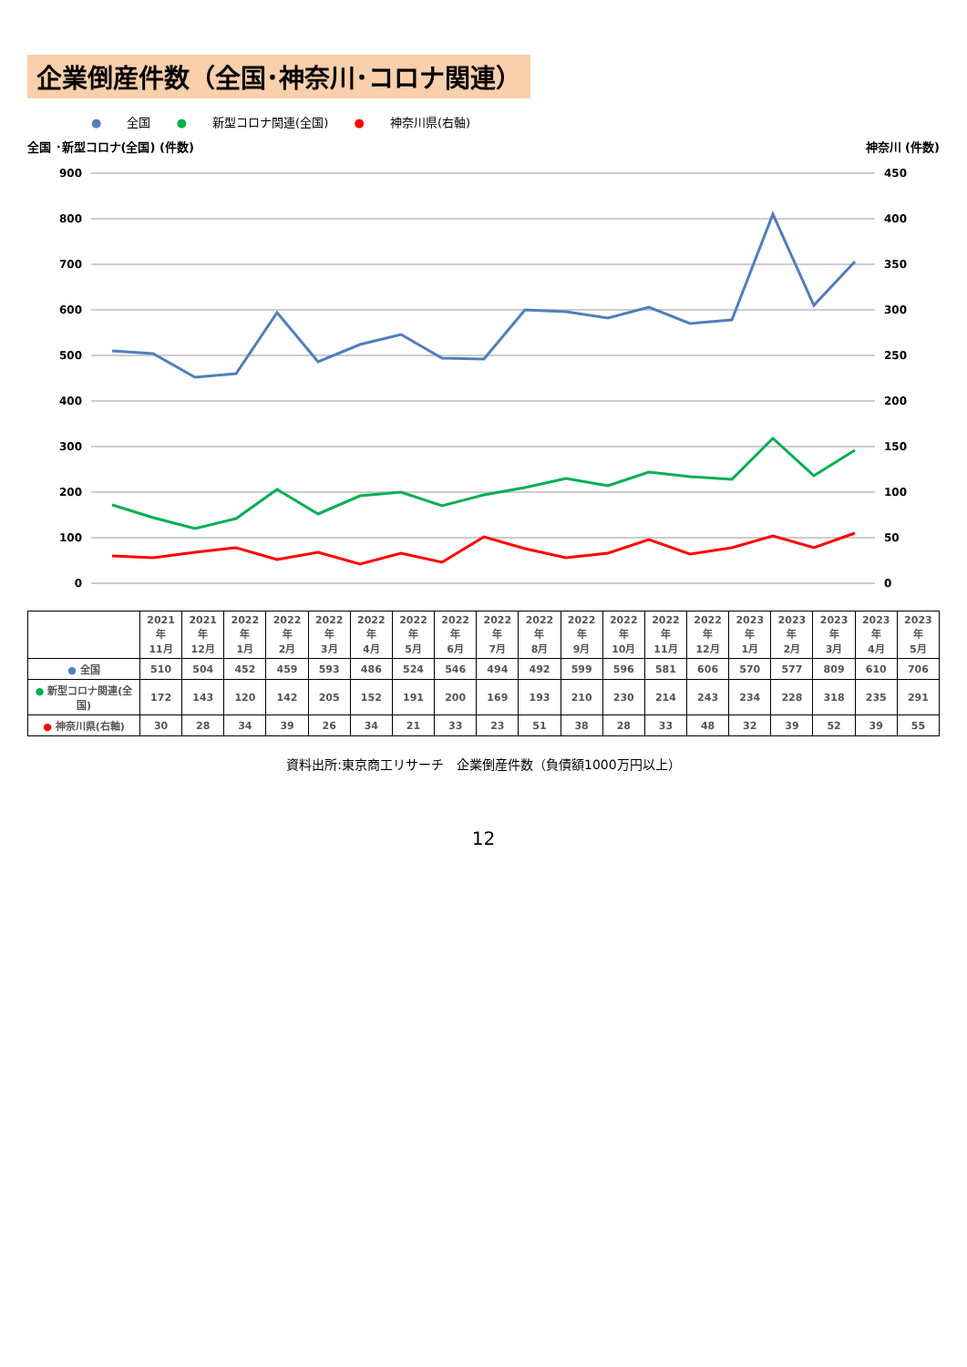企業倒産件数（全国･神奈川･コロナ関連）
● 全国 ● 新型コロナ関連(全国) ● 神奈川県(右軸)
全国 ･新型コロナ(全国) (件数) 神奈川 (件数)
900
800
700
600
500
400
300
200
100
0
450
400
350
300
250
200
150
100
50
0
| | 2021年 11月 | 2021年 12月 | 2022年 1月 | 2022年 2月 | 2022年 3月 | 2022年 4月 | 2022年 5月 | 2022年 6月 | 2022年 7月 | 2022年 8月 | 2022年 9月 | 2022年 10月 | 2022年 11月 | 2022年 12月 | 2023年 1月 | 2023年 2月 | 2023年 3月 | 2023年 4月 | 2023年 5月 |
| --- | --- | --- | --- | --- | --- | --- | --- | --- | --- | --- | --- | --- | --- | --- | --- | --- | --- | --- | --- |
| ● 全国 | 510 | 504 | 452 | 459 | 593 | 486 | 524 | 546 | 494 | 492 | 599 | 596 | 581 | 606 | 570 | 577 | 809 | 610 | 706 |
| ● 新型コロナ関連(全国) | 172 | 143 | 120 | 142 | 205 | 152 | 191 | 200 | 169 | 193 | 210 | 230 | 214 | 243 | 234 | 228 | 318 | 235 | 291 |
| ● 神奈川県(右軸) | 30 | 28 | 34 | 39 | 26 | 34 | 21 | 33 | 23 | 51 | 38 | 28 | 33 | 48 | 32 | 39 | 52 | 39 | 55 |
資料出所:東京商工リサーチ　企業倒産件数（負債額1000万円以上）
12